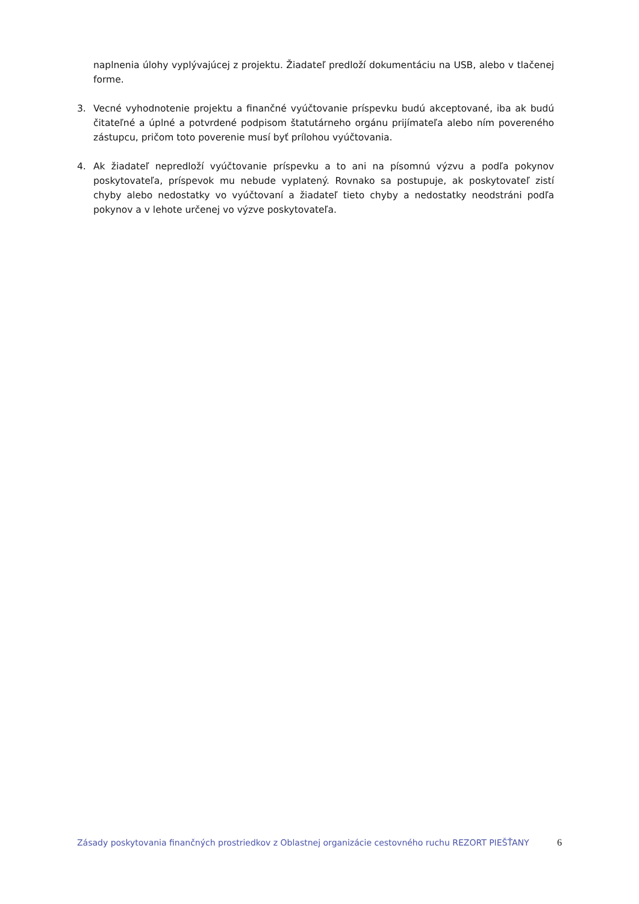naplnenia úlohy vyplývajúcej z projektu. Žiadateľ predloží dokumentáciu na USB, alebo v tlačenej forme.
3. Vecné vyhodnotenie projektu a finančné vyúčtovanie príspevku budú akceptované, iba ak budú čitateľné a úplné a potvrdené podpisom štatutárneho orgánu prijímateľa alebo ním povereného zástupcu, pričom toto poverenie musí byť prílohou vyúčtovania.
4. Ak žiadateľ nepredloží vyúčtovanie príspevku a to ani na písomnú výzvu a podľa pokynov poskytovateľa, príspevok mu nebude vyplatený. Rovnako sa postupuje, ak poskytovateľ zistí chyby alebo nedostatky vo vyúčtovaní a žiadateľ tieto chyby a nedostatky neodstráni podľa pokynov a v lehote určenej vo výzve poskytovateľa.
Zásady poskytovania finančných prostriedkov z Oblastnej organizácie cestovného ruchu REZORT PIEŠŤANY 6